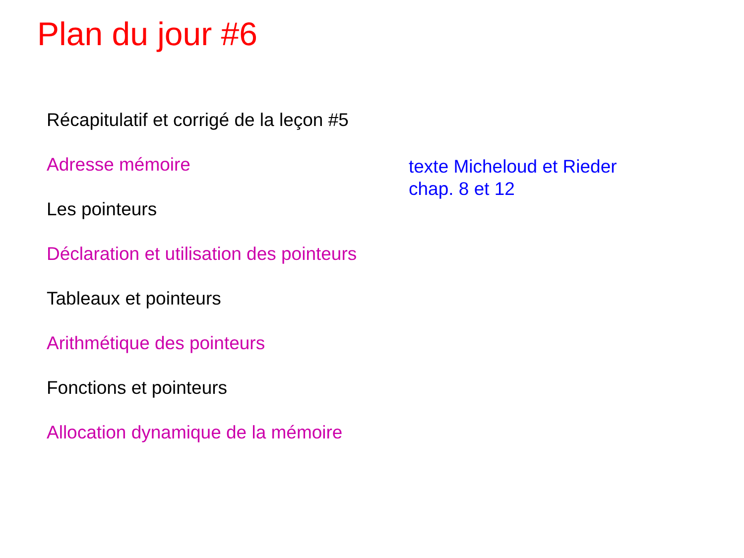Plan du jour #6
Récapitulatif et corrigé de la leçon #5
Adresse mémoire
Les pointeurs
Déclaration et utilisation des pointeurs
Tableaux et pointeurs
Arithmétique des pointeurs
Fonctions et pointeurs
Allocation dynamique de la mémoire
texte Micheloud et Rieder
chap. 8 et 12